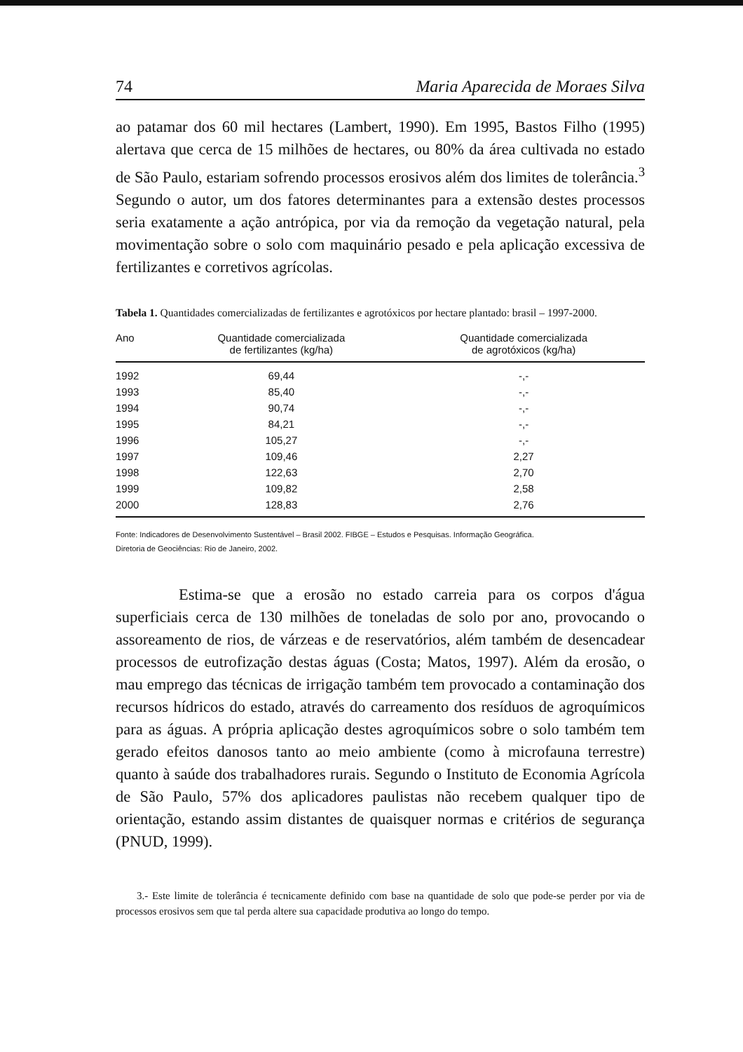74 Maria Aparecida de Moraes Silva
ao patamar dos 60 mil hectares (Lambert, 1990). Em 1995, Bastos Filho (1995) alertava que cerca de 15 milhões de hectares, ou 80% da área cultivada no estado de São Paulo, estariam sofrendo processos erosivos além dos limites de tolerância.<sup>3</sup> Segundo o autor, um dos fatores determinantes para a extensão destes processos seria exatamente a ação antrópica, por via da remoção da vegetação natural, pela movimentação sobre o solo com maquinário pesado e pela aplicação excessiva de fertilizantes e corretivos agrícolas.
Tabela 1. Quantidades comercializadas de fertilizantes e agrotóxicos por hectare plantado: brasil – 1997-2000.
| Ano | Quantidade comercializada de fertilizantes (kg/ha) | Quantidade comercializada de agrotóxicos (kg/ha) |
| --- | --- | --- |
| 1992 | 69,44 | -,- |
| 1993 | 85,40 | -,- |
| 1994 | 90,74 | -,- |
| 1995 | 84,21 | -,- |
| 1996 | 105,27 | -,- |
| 1997 | 109,46 | 2,27 |
| 1998 | 122,63 | 2,70 |
| 1999 | 109,82 | 2,58 |
| 2000 | 128,83 | 2,76 |
Fonte: Indicadores de Desenvolvimento Sustentável – Brasil 2002. FIBGE – Estudos e Pesquisas. Informação Geográfica.
Diretoria de Geociências: Rio de Janeiro, 2002.
Estima-se que a erosão no estado carreia para os corpos d'água superficiais cerca de 130 milhões de toneladas de solo por ano, provocando o assoreamento de rios, de várzeas e de reservatórios, além também de desencadear processos de eutrofização destas águas (Costa; Matos, 1997). Além da erosão, o mau emprego das técnicas de irrigação também tem provocado a contaminação dos recursos hídricos do estado, através do carreamento dos resíduos de agroquímicos para as águas. A própria aplicação destes agroquímicos sobre o solo também tem gerado efeitos danosos tanto ao meio ambiente (como à microfauna terrestre) quanto à saúde dos trabalhadores rurais. Segundo o Instituto de Economia Agrícola de São Paulo, 57% dos aplicadores paulistas não recebem qualquer tipo de orientação, estando assim distantes de quaisquer normas e critérios de segurança (PNUD, 1999).
3.- Este limite de tolerância é tecnicamente definido com base na quantidade de solo que pode-se perder por via de processos erosivos sem que tal perda altere sua capacidade produtiva ao longo do tempo.